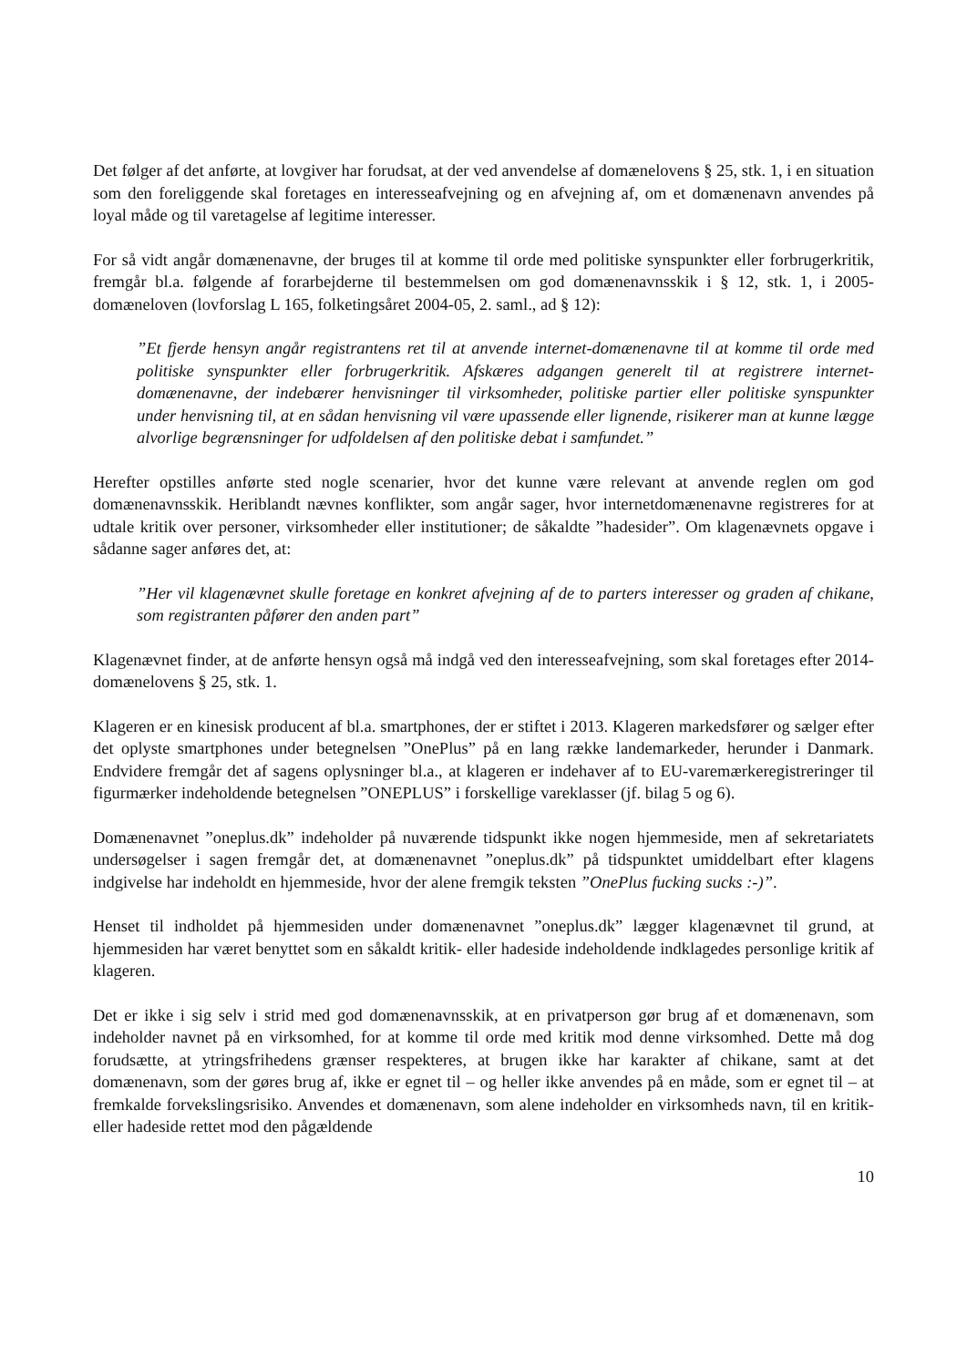Det følger af det anførte, at lovgiver har forudsat, at der ved anvendelse af domænelovens § 25, stk. 1, i en situation som den foreliggende skal foretages en interesseafvejning og en afvejning af, om et domænenavn anvendes på loyal måde og til varetagelse af legitime interesser.
For så vidt angår domænenavne, der bruges til at komme til orde med politiske synspunkter eller forbrugerkritik, fremgår bl.a. følgende af forarbejderne til bestemmelsen om god domænenavnsskik i § 12, stk. 1, i 2005-domæneloven (lovforslag L 165, folketingsåret 2004-05, 2. saml., ad § 12):
”Et fjerde hensyn angår registrantens ret til at anvende internet-domænenavne til at komme til orde med politiske synspunkter eller forbrugerkritik. Afskæres adgangen generelt til at registrere internet-domænenavne, der indebærer henvisninger til virksomheder, politiske partier eller politiske synspunkter under henvisning til, at en sådan henvisning vil være upassende eller lignende, risikerer man at kunne lægge alvorlige begrænsninger for udfoldelsen af den politiske debat i samfundet.”
Herefter opstilles anførte sted nogle scenarier, hvor det kunne være relevant at anvende reglen om god domænenavnsskik. Heriblandt nævnes konflikter, som angår sager, hvor internetdomænenavne registreres for at udtale kritik over personer, virksomheder eller institutioner; de såkaldte ”hadesider”. Om klagenævnets opgave i sådanne sager anføres det, at:
”Her vil klagenævnet skulle foretage en konkret afvejning af de to parters interesser og graden af chikane, som registranten påfører den anden part”
Klagenævnet finder, at de anførte hensyn også må indgå ved den interesseafvejning, som skal foretages efter 2014-domænelovens § 25, stk. 1.
Klageren er en kinesisk producent af bl.a. smartphones, der er stiftet i 2013. Klageren markedsfører og sælger efter det oplyste smartphones under betegnelsen ”OnePlus” på en lang række landemarkeder, herunder i Danmark. Endvidere fremgår det af sagens oplysninger bl.a., at klageren er indehaver af to EU-varemærkeregistreringer til figurmærker indeholdende betegnelsen ”ONEPLUS” i forskellige vareklasser (jf. bilag 5 og 6).
Domænenavnet ”oneplus.dk” indeholder på nuværende tidspunkt ikke nogen hjemmeside, men af sekretariatets undersøgelser i sagen fremgår det, at domænenavnet ”oneplus.dk” på tidspunktet umiddelbart efter klagens indgivelse har indeholdt en hjemmeside, hvor der alene fremgik teksten ”OnePlus fucking sucks :-)”.
Henset til indholdet på hjemmesiden under domænenavnet ”oneplus.dk” lægger klagenævnet til grund, at hjemmesiden har været benyttet som en såkaldt kritik- eller hadeside indeholdende indklagedes personlige kritik af klageren.
Det er ikke i sig selv i strid med god domænenavnsskik, at en privatperson gør brug af et domænenavn, som indeholder navnet på en virksomhed, for at komme til orde med kritik mod denne virksomhed. Dette må dog forudsætte, at ytringsfrihedens grænser respekteres, at brugen ikke har karakter af chikane, samt at det domænenavn, som der gøres brug af, ikke er egnet til – og heller ikke anvendes på en måde, som er egnet til – at fremkalde forvekslingsrisiko. Anvendes et domænenavn, som alene indeholder en virksomheds navn, til en kritik- eller hadeside rettet mod den pågældende
10